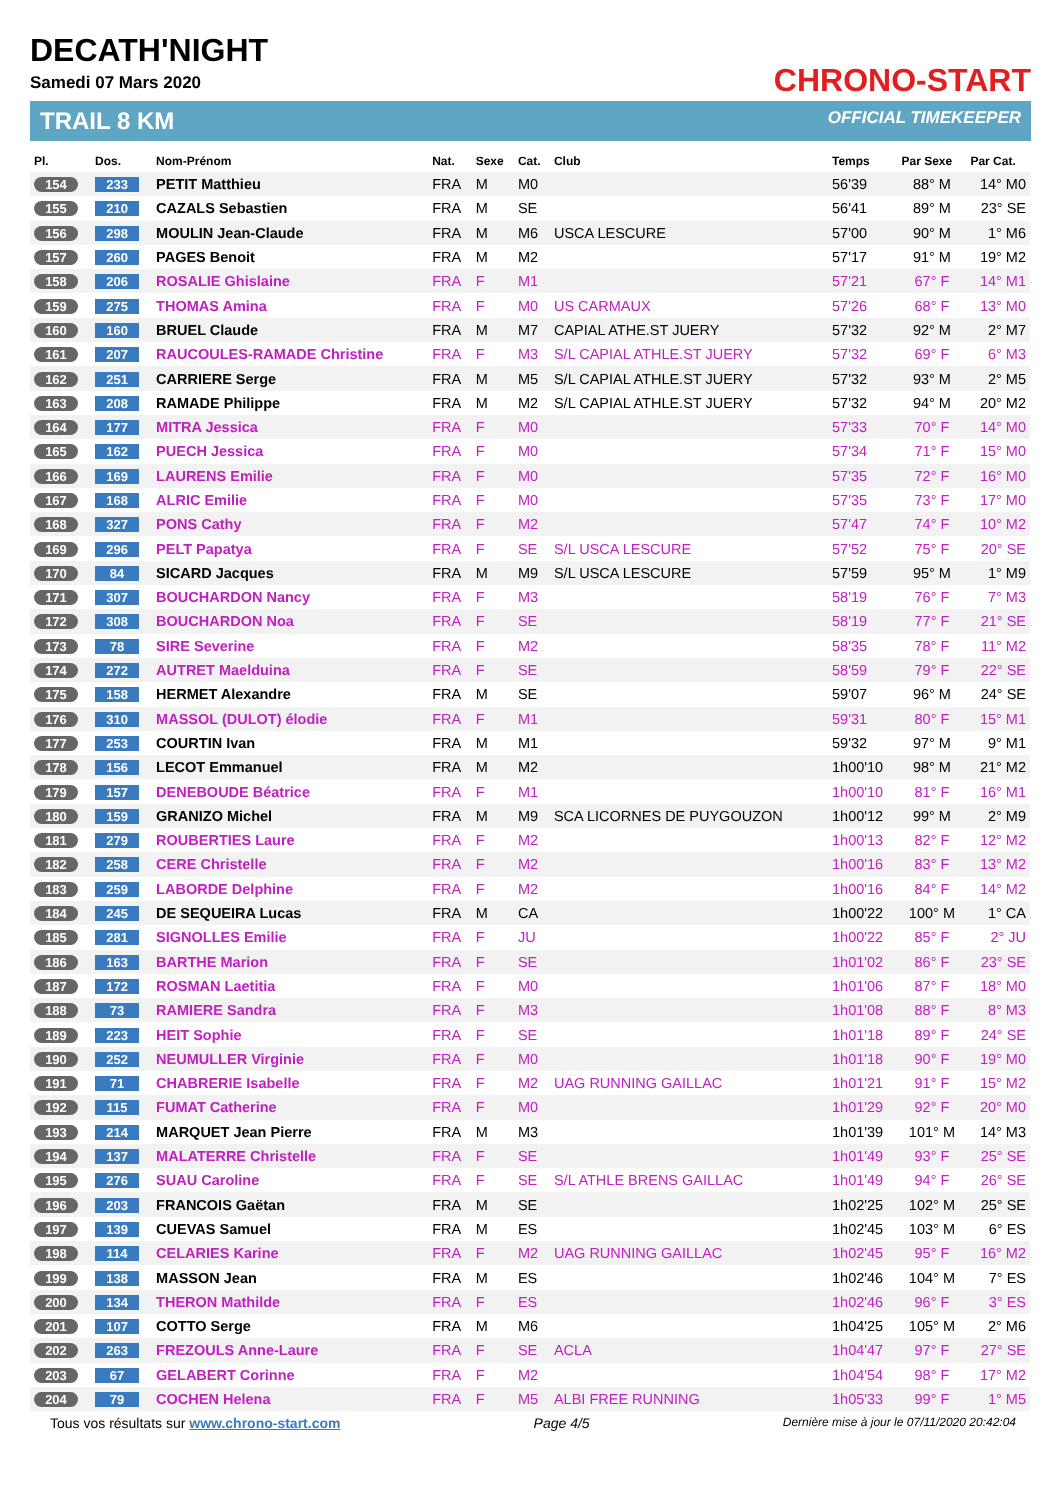DECATH'NIGHT
Samedi 07 Mars 2020
TRAIL 8 KM
CHRONO-START
OFFICIAL TIMEKEEPER
| Pl. | Dos. | Nom-Prénom | Nat. | Sexe | Cat. | Club | Temps | Par Sexe | Par Cat. |
| --- | --- | --- | --- | --- | --- | --- | --- | --- | --- |
| 154 | 233 | PETIT Matthieu | FRA | M | M0 | | 56'39 | 88° M | 14° M0 |
| 155 | 210 | CAZALS Sebastien | FRA | M | SE | | 56'41 | 89° M | 23° SE |
| 156 | 298 | MOULIN Jean-Claude | FRA | M | M6 | USCA LESCURE | 57'00 | 90° M | 1° M6 |
| 157 | 260 | PAGES Benoit | FRA | M | M2 | | 57'17 | 91° M | 19° M2 |
| 158 | 206 | ROSALIE Ghislaine | FRA | F | M1 | | 57'21 | 67° F | 14° M1 |
| 159 | 275 | THOMAS Amina | FRA | F | M0 | US CARMAUX | 57'26 | 68° F | 13° M0 |
| 160 | 160 | BRUEL Claude | FRA | M | M7 | CAPIAL ATHE.ST JUERY | 57'32 | 92° M | 2° M7 |
| 161 | 207 | RAUCOULES-RAMADE Christine | FRA | F | M3 | S/L CAPIAL ATHLE.ST JUERY | 57'32 | 69° F | 6° M3 |
| 162 | 251 | CARRIERE Serge | FRA | M | M5 | S/L CAPIAL ATHLE.ST JUERY | 57'32 | 93° M | 2° M5 |
| 163 | 208 | RAMADE Philippe | FRA | M | M2 | S/L CAPIAL ATHLE.ST JUERY | 57'32 | 94° M | 20° M2 |
| 164 | 177 | MITRA Jessica | FRA | F | M0 | | 57'33 | 70° F | 14° M0 |
| 165 | 162 | PUECH Jessica | FRA | F | M0 | | 57'34 | 71° F | 15° M0 |
| 166 | 169 | LAURENS Emilie | FRA | F | M0 | | 57'35 | 72° F | 16° M0 |
| 167 | 168 | ALRIC Emilie | FRA | F | M0 | | 57'35 | 73° F | 17° M0 |
| 168 | 327 | PONS Cathy | FRA | F | M2 | | 57'47 | 74° F | 10° M2 |
| 169 | 296 | PELT Papatya | FRA | F | SE | S/L USCA LESCURE | 57'52 | 75° F | 20° SE |
| 170 | 84 | SICARD Jacques | FRA | M | M9 | S/L USCA LESCURE | 57'59 | 95° M | 1° M9 |
| 171 | 307 | BOUCHARDON Nancy | FRA | F | M3 | | 58'19 | 76° F | 7° M3 |
| 172 | 308 | BOUCHARDON Noa | FRA | F | SE | | 58'19 | 77° F | 21° SE |
| 173 | 78 | SIRE Severine | FRA | F | M2 | | 58'35 | 78° F | 11° M2 |
| 174 | 272 | AUTRET Maelduina | FRA | F | SE | | 58'59 | 79° F | 22° SE |
| 175 | 158 | HERMET Alexandre | FRA | M | SE | | 59'07 | 96° M | 24° SE |
| 176 | 310 | MASSOL (DULOT) élodie | FRA | F | M1 | | 59'31 | 80° F | 15° M1 |
| 177 | 253 | COURTIN Ivan | FRA | M | M1 | | 59'32 | 97° M | 9° M1 |
| 178 | 156 | LECOT Emmanuel | FRA | M | M2 | | 1h00'10 | 98° M | 21° M2 |
| 179 | 157 | DENEBOUDE Béatrice | FRA | F | M1 | | 1h00'10 | 81° F | 16° M1 |
| 180 | 159 | GRANIZO Michel | FRA | M | M9 | SCA LICORNES DE PUYGOUZON | 1h00'12 | 99° M | 2° M9 |
| 181 | 279 | ROUBERTIES Laure | FRA | F | M2 | | 1h00'13 | 82° F | 12° M2 |
| 182 | 258 | CERE Christelle | FRA | F | M2 | | 1h00'16 | 83° F | 13° M2 |
| 183 | 259 | LABORDE Delphine | FRA | F | M2 | | 1h00'16 | 84° F | 14° M2 |
| 184 | 245 | DE SEQUEIRA Lucas | FRA | M | CA | | 1h00'22 | 100° M | 1° CA |
| 185 | 281 | SIGNOLLES Emilie | FRA | F | JU | | 1h00'22 | 85° F | 2° JU |
| 186 | 163 | BARTHE Marion | FRA | F | SE | | 1h01'02 | 86° F | 23° SE |
| 187 | 172 | ROSMAN Laetitia | FRA | F | M0 | | 1h01'06 | 87° F | 18° M0 |
| 188 | 73 | RAMIERE Sandra | FRA | F | M3 | | 1h01'08 | 88° F | 8° M3 |
| 189 | 223 | HEIT Sophie | FRA | F | SE | | 1h01'18 | 89° F | 24° SE |
| 190 | 252 | NEUMULLER Virginie | FRA | F | M0 | | 1h01'18 | 90° F | 19° M0 |
| 191 | 71 | CHABRERIE Isabelle | FRA | F | M2 | UAG RUNNING GAILLAC | 1h01'21 | 91° F | 15° M2 |
| 192 | 115 | FUMAT Catherine | FRA | F | M0 | | 1h01'29 | 92° F | 20° M0 |
| 193 | 214 | MARQUET Jean Pierre | FRA | M | M3 | | 1h01'39 | 101° M | 14° M3 |
| 194 | 137 | MALATERRE Christelle | FRA | F | SE | | 1h01'49 | 93° F | 25° SE |
| 195 | 276 | SUAU Caroline | FRA | F | SE | S/L ATHLE BRENS GAILLAC | 1h01'49 | 94° F | 26° SE |
| 196 | 203 | FRANCOIS Gaëtan | FRA | M | SE | | 1h02'25 | 102° M | 25° SE |
| 197 | 139 | CUEVAS Samuel | FRA | M | ES | | 1h02'45 | 103° M | 6° ES |
| 198 | 114 | CELARIES Karine | FRA | F | M2 | UAG RUNNING GAILLAC | 1h02'45 | 95° F | 16° M2 |
| 199 | 138 | MASSON Jean | FRA | M | ES | | 1h02'46 | 104° M | 7° ES |
| 200 | 134 | THERON Mathilde | FRA | F | ES | | 1h02'46 | 96° F | 3° ES |
| 201 | 107 | COTTO Serge | FRA | M | M6 | | 1h04'25 | 105° M | 2° M6 |
| 202 | 263 | FREZOULS Anne-Laure | FRA | F | SE | ACLA | 1h04'47 | 97° F | 27° SE |
| 203 | 67 | GELABERT Corinne | FRA | F | M2 | | 1h04'54 | 98° F | 17° M2 |
| 204 | 79 | COCHEN Helena | FRA | F | M5 | ALBI FREE RUNNING | 1h05'33 | 99° F | 1° M5 |
Tous vos résultats sur www.chrono-start.com Page 4/5 Dernière mise à jour le 07/11/2020 20:42:04